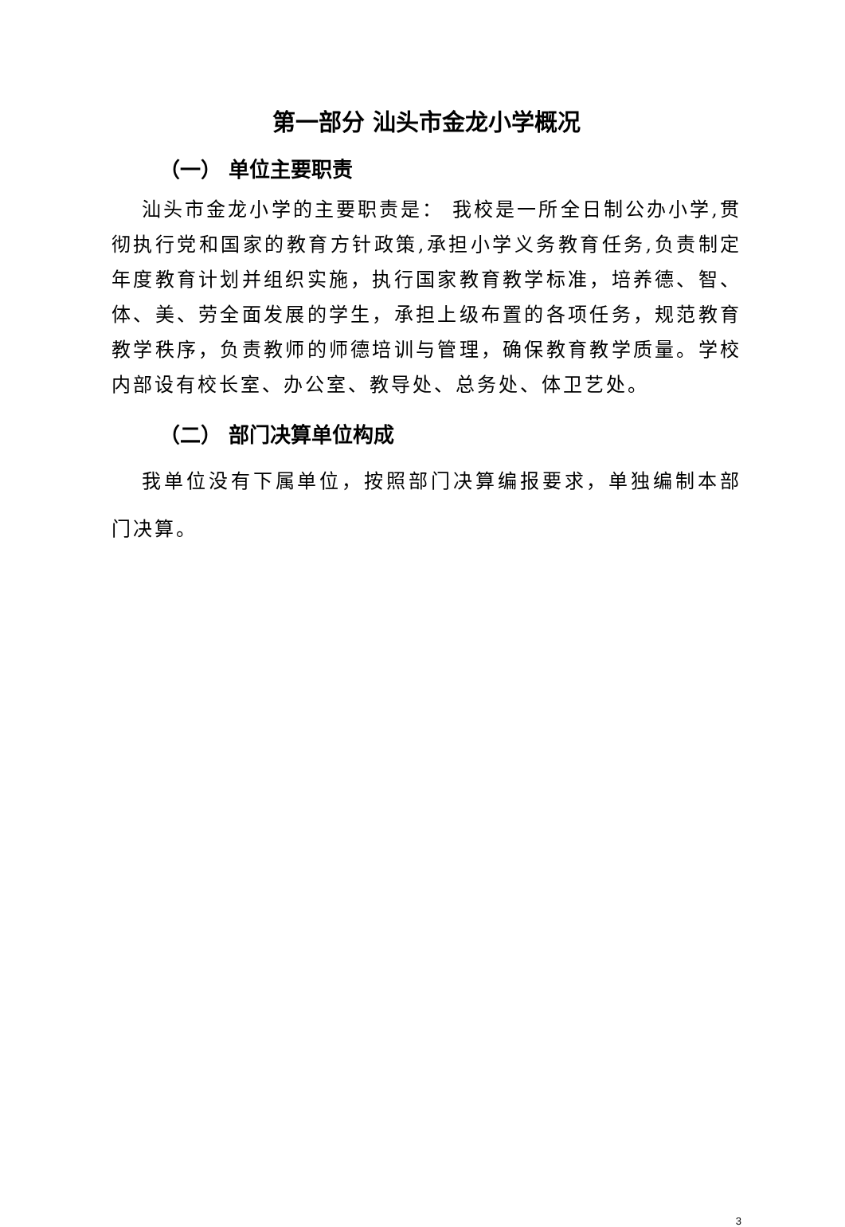第一部分 汕头市金龙小学概况
（一） 单位主要职责
汕头市金龙小学的主要职责是： 我校是一所全日制公办小学,贯彻执行党和国家的教育方针政策,承担小学义务教育任务,负责制定年度教育计划并组织实施，执行国家教育教学标准，培养德、智、体、美、劳全面发展的学生，承担上级布置的各项任务，规范教育教学秩序，负责教师的师德培训与管理，确保教育教学质量。学校内部设有校长室、办公室、教导处、总务处、体卫艺处。
（二） 部门决算单位构成
我单位没有下属单位，按照部门决算编报要求，单独编制本部门决算。
3